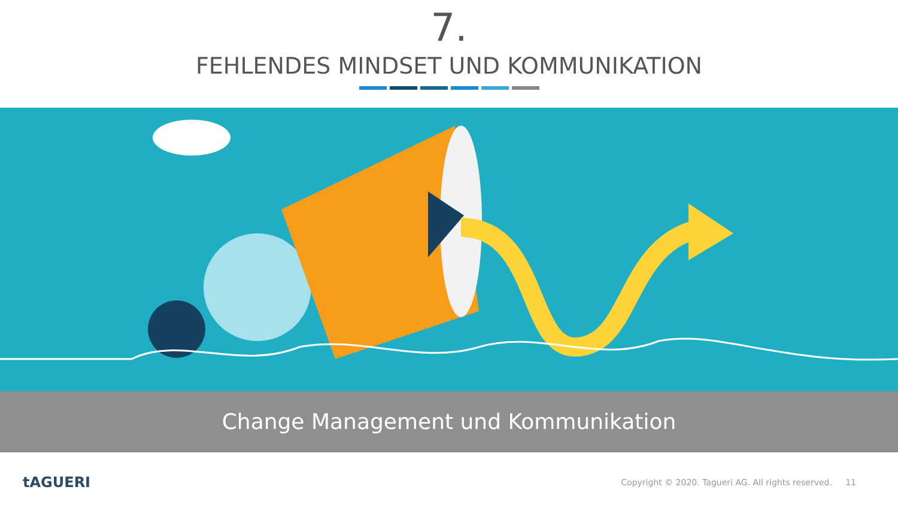7.
FEHLENDES MINDSET UND KOMMUNIKATION
Change Management und Kommunikation
tAGUERI Copyright © 2020. Tagueri AG. All rights reserved. 11